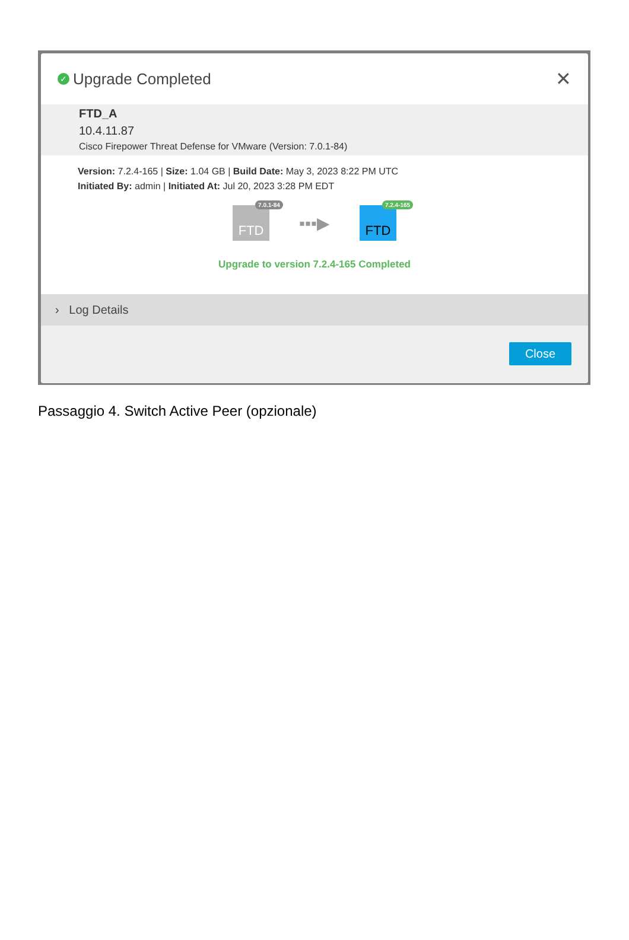✓ Upgrade Completed ✕
FTD_A
10.4.11.87
Cisco Firepower Threat Defense for VMware (Version: 7.0.1-84)
Version: 7.2.4-165 | Size: 1.04 GB | Build Date: May 3, 2023 8:22 PM UTC
Initiated By: admin | Initiated At: Jul 20, 2023 3:28 PM EDT
FTD
7.0.1-84
▪▪▪▶
FTD
7.2.4-165
Upgrade to version 7.2.4-165 Completed
› Log Details
Close
Passaggio 4. Switch Active Peer (opzionale)